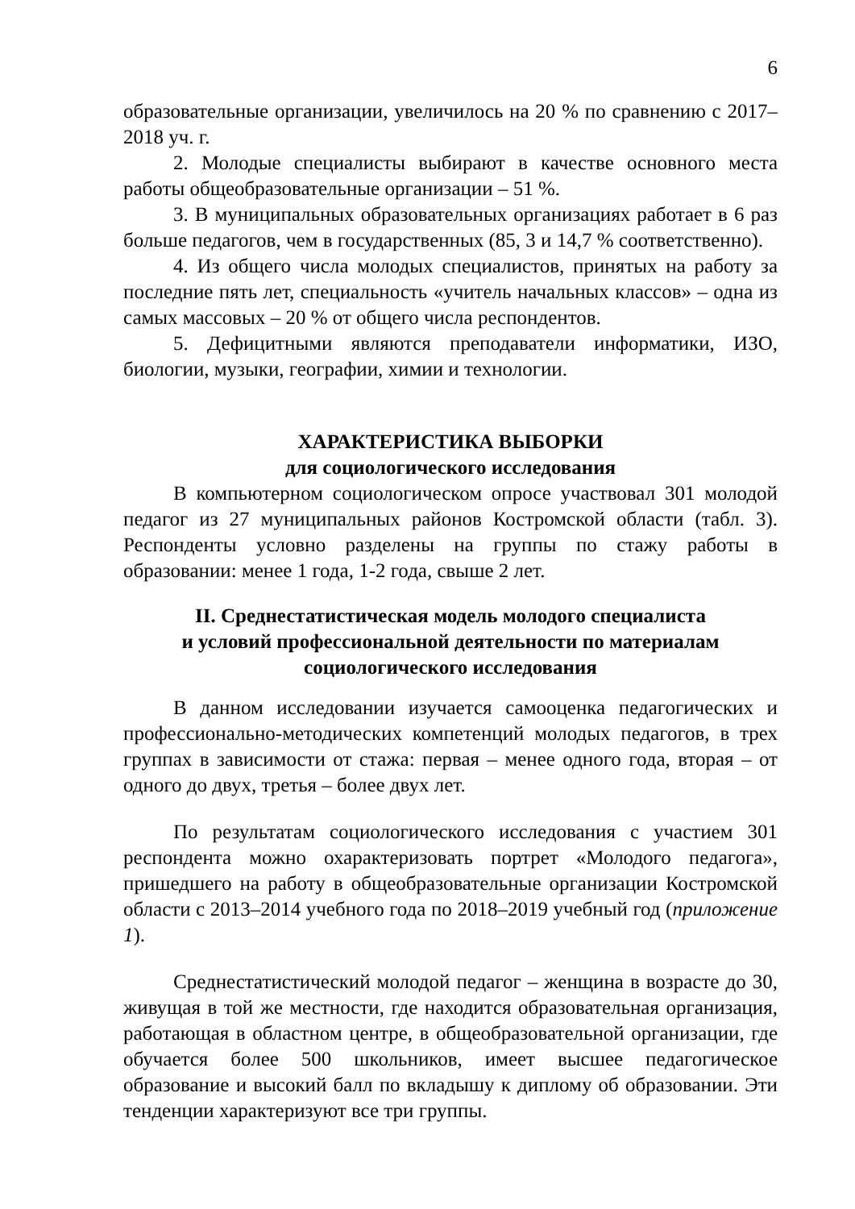6
образовательные организации, увеличилось на 20 % по сравнению с 2017–2018 уч. г.
2. Молодые специалисты выбирают в качестве основного места работы общеобразовательные организации – 51 %.
3. В муниципальных образовательных организациях работает в 6 раз больше педагогов, чем в государственных (85, 3 и 14,7 % соответственно).
4. Из общего числа молодых специалистов, принятых на работу за последние пять лет, специальность «учитель начальных классов» – одна из самых массовых – 20 % от общего числа респондентов.
5. Дефицитными являются преподаватели информатики, ИЗО, биологии, музыки, географии, химии и технологии.
ХАРАКТЕРИСТИКА ВЫБОРКИ
для социологического исследования
В компьютерном социологическом опросе участвовал 301 молодой педагог из 27 муниципальных районов Костромской области (табл. 3). Респонденты условно разделены на группы по стажу работы в образовании: менее 1 года, 1-2 года, свыше 2 лет.
II. Среднестатистическая модель молодого специалиста
и условий профессиональной деятельности по материалам
социологического исследования
В данном исследовании изучается самооценка педагогических и профессионально-методических компетенций молодых педагогов, в трех группах в зависимости от стажа: первая – менее одного года, вторая – от одного до двух, третья – более двух лет.
По результатам социологического исследования с участием 301 респондента можно охарактеризовать портрет «Молодого педагога», пришедшего на работу в общеобразовательные организации Костромской области с 2013–2014 учебного года по 2018–2019 учебный год (приложение 1).
Среднестатистический молодой педагог – женщина в возрасте до 30, живущая в той же местности, где находится образовательная организация, работающая в областном центре, в общеобразовательной организации, где обучается более 500 школьников, имеет высшее педагогическое образование и высокий балл по вкладышу к диплому об образовании. Эти тенденции характеризуют все три группы.